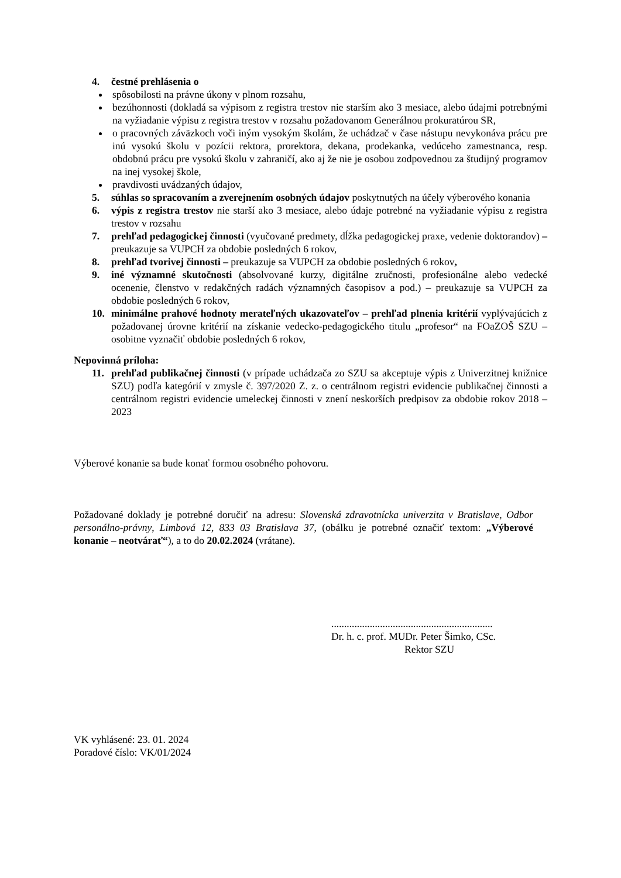4. čestné prehlásenia o
spôsobilosti na právne úkony v plnom rozsahu,
bezúhonnosti (dokladá sa výpisom z registra trestov nie starším ako 3 mesiace, alebo údajmi potrebnými na vyžiadanie výpisu z registra trestov v rozsahu požadovanom Generálnou prokuratúrou SR,
o pracovných záväzkoch voči iným vysokým školám, že uchádzač v čase nástupu nevykonáva prácu pre inú vysokú školu v pozícii rektora, prorektora, dekana, prodekanka, vedúceho zamestnanca, resp. obdobnú prácu pre vysokú školu v zahraničí, ako aj že nie je osobou zodpovednou za študijný programov na inej vysokej škole,
pravdivosti uvádzaných údajov,
5. súhlas so spracovaním a zverejnením osobných údajov poskytnutých na účely výberového konania
6. výpis z registra trestov nie starší ako 3 mesiace, alebo údaje potrebné na vyžiadanie výpisu z registra trestov v rozsahu
7. prehľad pedagogickej činnosti (vyučované predmety, dĺžka pedagogickej praxe, vedenie doktorandov) – preukazuje sa VUPCH za obdobie posledných 6 rokov,
8. prehľad tvorivej činnosti – preukazuje sa VUPCH za obdobie posledných 6 rokov,
9. iné významné skutočnosti (absolvované kurzy, digitálne zručnosti, profesionálne alebo vedecké ocenenie, členstvo v redakčných radách významných časopisov a pod.) – preukazuje sa VUPCH za obdobie posledných 6 rokov,
10. minimálne prahové hodnoty merateľných ukazovateľov – prehľad plnenia kritérií vyplývajúcich z požadovanej úrovne kritérií na získanie vedecko-pedagogického titulu „profesor“ na FOaZOŠ SZU – osobitne vyznačiť obdobie posledných 6 rokov,
Nepovinná príloha:
11. prehľad publikačnej činnosti (v prípade uchádzača zo SZU sa akceptuje výpis z Univerzitnej knižnice SZU) podľa kategórií v zmysle č. 397/2020 Z. z. o centrálnom registri evidencie publikačnej činnosti a centrálnom registri evidencie umeleckej činnosti v znení neskorších predpisov za obdobie rokov 2018 – 2023
Výberové konanie sa bude konať formou osobného pohovoru.
Požadované doklady je potrebné doručiť na adresu: Slovenská zdravotnícka univerzita v Bratislave, Odbor personálno-právny, Limbová 12, 833 03 Bratislava 37, (obálku je potrebné označiť textom: „Výberové konanie – neotvárať“), a to do 20.02.2024 (vrátane).
...............................................................
Dr. h. c. prof. MUDr. Peter Šimko, CSc.
Rektor SZU
VK vyhlásené: 23. 01. 2024
Poradové číslo: VK/01/2024